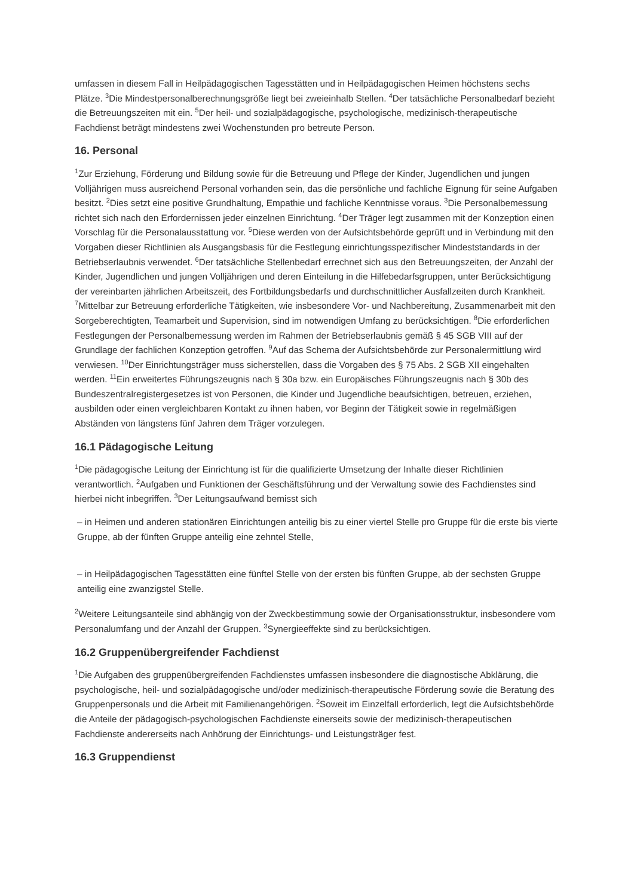umfassen in diesem Fall in Heilpädagogischen Tagesstätten und in Heilpädagogischen Heimen höchstens sechs Plätze. <sup>3</sup>Die Mindestpersonalberechnungsgröße liegt bei zweieinhalb Stellen. <sup>4</sup>Der tatsächliche Personalbedarf bezieht die Betreuungszeiten mit ein. <sup>5</sup>Der heil- und sozialpädagogische, psychologische, medizinisch-therapeutische Fachdienst beträgt mindestens zwei Wochenstunden pro betreute Person.
16. Personal
<sup>1</sup> Zur Erziehung, Förderung und Bildung sowie für die Betreuung und Pflege der Kinder, Jugendlichen und jungen Volljährigen muss ausreichend Personal vorhanden sein, das die persönliche und fachliche Eignung für seine Aufgaben besitzt. <sup>2</sup>Dies setzt eine positive Grundhaltung, Empathie und fachliche Kenntnisse voraus. <sup>3</sup>Die Personalbemessung richtet sich nach den Erfordernissen jeder einzelnen Einrichtung. <sup>4</sup>Der Träger legt zusammen mit der Konzeption einen Vorschlag für die Personalausstattung vor. <sup>5</sup>Diese werden von der Aufsichtsbehörde geprüft und in Verbindung mit den Vorgaben dieser Richtlinien als Ausgangsbasis für die Festlegung einrichtungsspezifischer Mindeststandards in der Betriebserlaubnis verwendet. <sup>6</sup>Der tatsächliche Stellenbedarf errechnet sich aus den Betreuungszeiten, der Anzahl der Kinder, Jugendlichen und jungen Volljährigen und deren Einteilung in die Hilfebedarfsgruppen, unter Berücksichtigung der vereinbarten jährlichen Arbeitszeit, des Fortbildungsbedarfs und durchschnittlicher Ausfallzeiten durch Krankheit. <sup>7</sup>Mittelbar zur Betreuung erforderliche Tätigkeiten, wie insbesondere Vor- und Nachbereitung, Zusammenarbeit mit den Sorgeberechtigten, Teamarbeit und Supervision, sind im notwendigen Umfang zu berücksichtigen. <sup>8</sup>Die erforderlichen Festlegungen der Personalbemessung werden im Rahmen der Betriebserlaubnis gemäß § 45 SGB VIII auf der Grundlage der fachlichen Konzeption getroffen. <sup>9</sup>Auf das Schema der Aufsichtsbehörde zur Personalermittlung wird verwiesen. <sup>10</sup>Der Einrichtungsträger muss sicherstellen, dass die Vorgaben des § 75 Abs. 2 SGB XII eingehalten werden. <sup>11</sup>Ein erweitertes Führungszeugnis nach § 30a bzw. ein Europäisches Führungszeugnis nach § 30b des Bundeszentralregistergesetzes ist von Personen, die Kinder und Jugendliche beaufsichtigen, betreuen, erziehen, ausbilden oder einen vergleichbaren Kontakt zu ihnen haben, vor Beginn der Tätigkeit sowie in regelmäßigen Abständen von längstens fünf Jahren dem Träger vorzulegen.
16.1 Pädagogische Leitung
<sup>1</sup> Die pädagogische Leitung der Einrichtung ist für die qualifizierte Umsetzung der Inhalte dieser Richtlinien verantwortlich. <sup>2</sup>Aufgaben und Funktionen der Geschäftsführung und der Verwaltung sowie des Fachdienstes sind hierbei nicht inbegriffen. <sup>3</sup>Der Leitungsaufwand bemisst sich
– in Heimen und anderen stationären Einrichtungen anteilig bis zu einer viertel Stelle pro Gruppe für die erste bis vierte Gruppe, ab der fünften Gruppe anteilig eine zehntel Stelle,
– in Heilpädagogischen Tagesstätten eine fünftel Stelle von der ersten bis fünften Gruppe, ab der sechsten Gruppe anteilig eine zwanzigstel Stelle.
<sup>2</sup> Weitere Leitungsanteile sind abhängig von der Zweckbestimmung sowie der Organisationsstruktur, insbesondere vom Personalumfang und der Anzahl der Gruppen. <sup>3</sup>Synergieeffekte sind zu berücksichtigen.
16.2 Gruppenübergreifender Fachdienst
<sup>1</sup> Die Aufgaben des gruppenübergreifenden Fachdienstes umfassen insbesondere die diagnostische Abklärung, die psychologische, heil- und sozialpädagogische und/oder medizinisch-therapeutische Förderung sowie die Beratung des Gruppenpersonals und die Arbeit mit Familienangehörigen. <sup>2</sup>Soweit im Einzelfall erforderlich, legt die Aufsichtsbehörde die Anteile der pädagogisch-psychologischen Fachdienste einerseits sowie der medizinisch-therapeutischen Fachdienste andererseits nach Anhörung der Einrichtungs- und Leistungsträger fest.
16.3 Gruppendienst